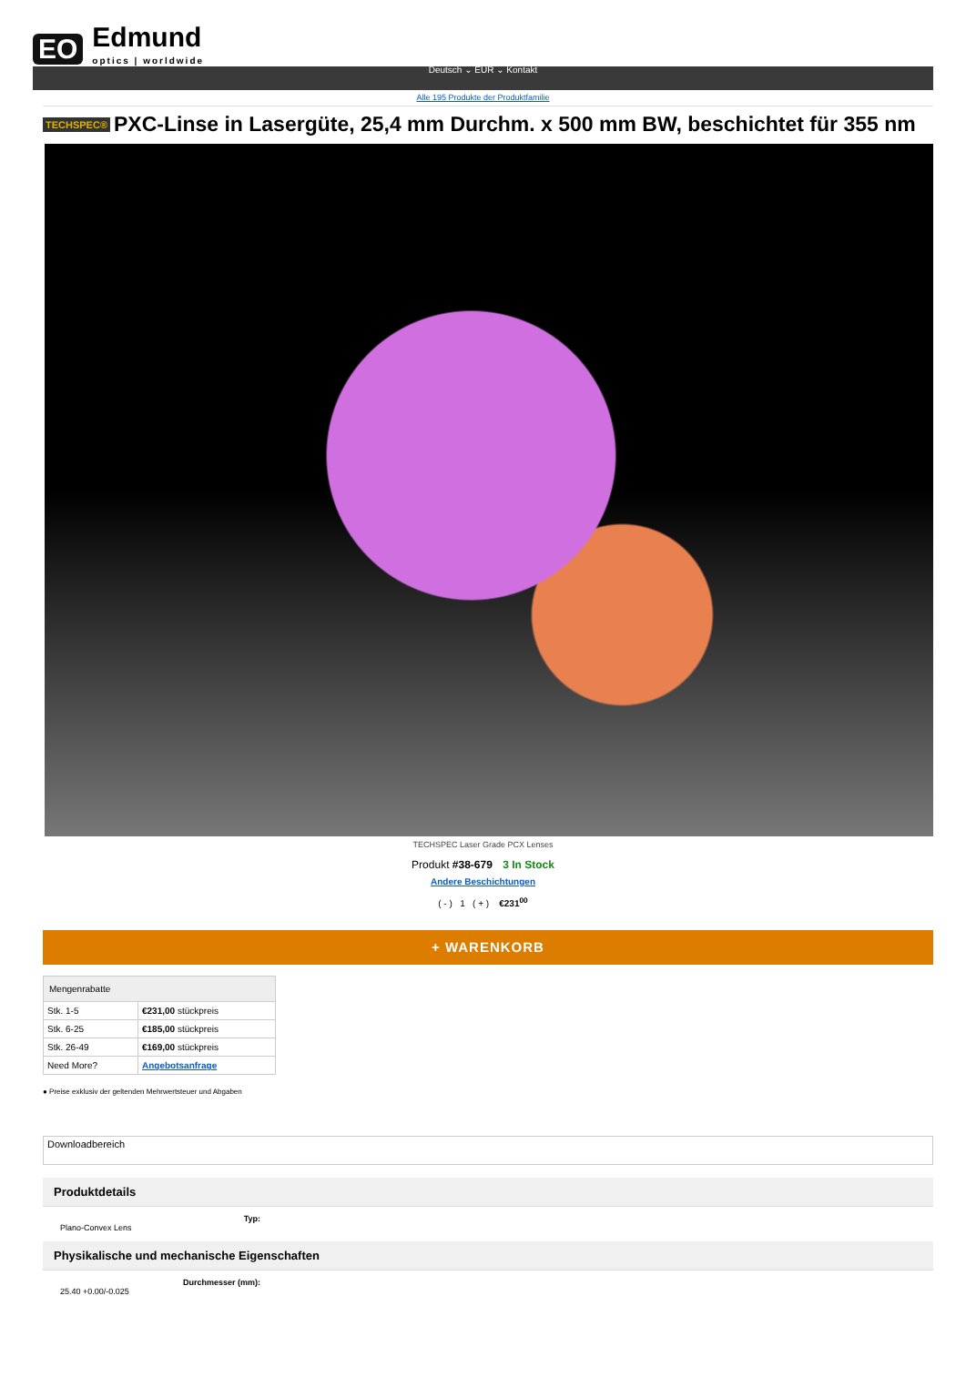EO
Edmund
optics | worldwide
Deutsch ⌄ EUR ⌄ Kontakt
Alle 195 Produkte der Produktfamilie
TECHSPEC® PXC-Linse in Lasergüte, 25,4 mm Durchm. x 500 mm BW, beschichtet für 355 nm
TECHSPEC Laser Grade PCX Lenses
Produkt #38-679 3 In Stock
Andere Beschichtungen
( - ) 1 ( + ) €231<sup>00</sup>
+ WARENKORB
| Mengenrabatte | |
| --- | --- |
| Stk. 1-5 | €231,00 stückpreis |
| Stk. 6-25 | €185,00 stückpreis |
| Stk. 26-49 | €169,00 stückpreis |
| Need More? | Angebotsanfrage |
● Preise exklusiv der geltenden Mehrwertsteuer und Abgaben
Downloadbereich
Produktdetails
Typ:
Plano-Convex Lens
Physikalische und mechanische Eigenschaften
Durchmesser (mm):
25.40 +0.00/-0.025